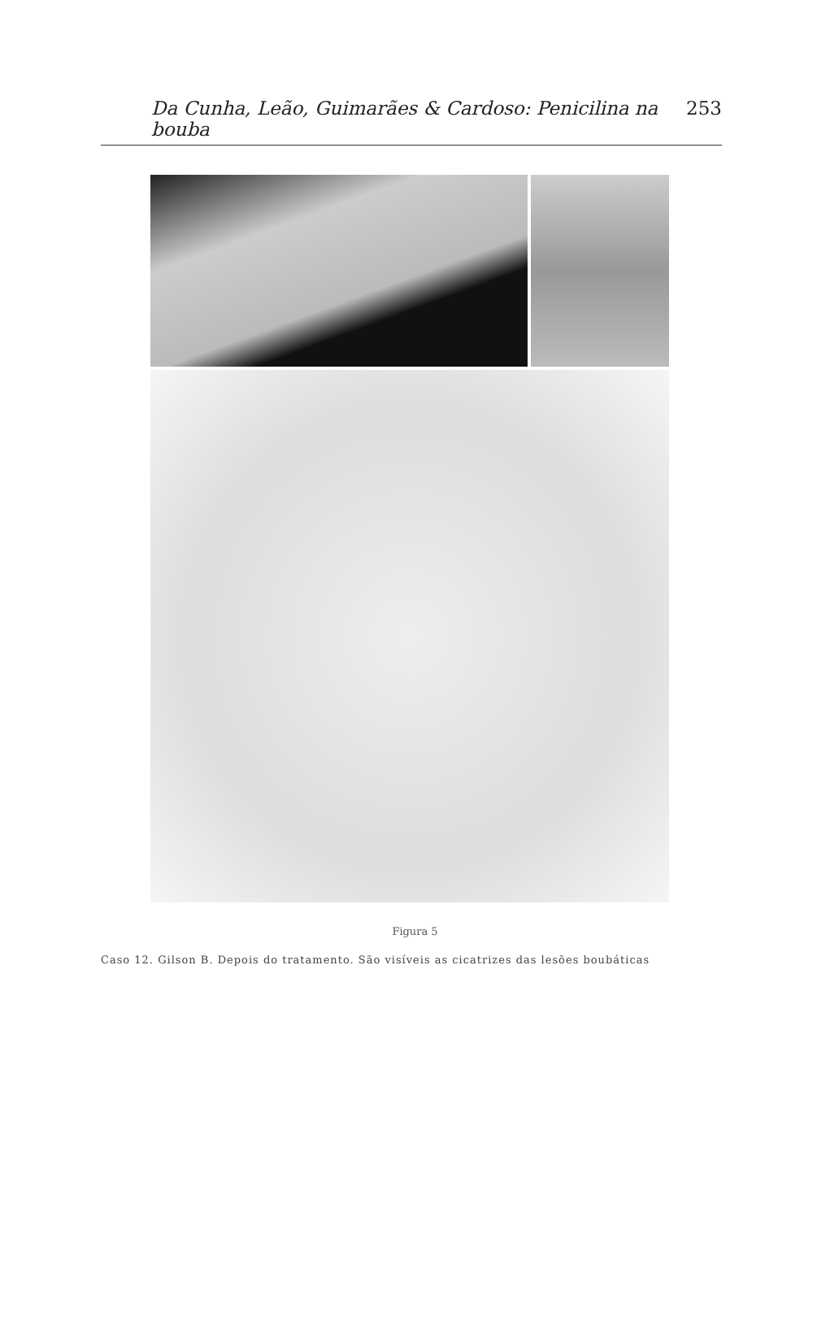Da Cunha, Leão, Guimarães & Cardoso: Penicilina na bouba 253
Figura 5
Caso 12. Gilson B. Depois do tratamento. São visíveis as cicatrizes das lesões boubáticas